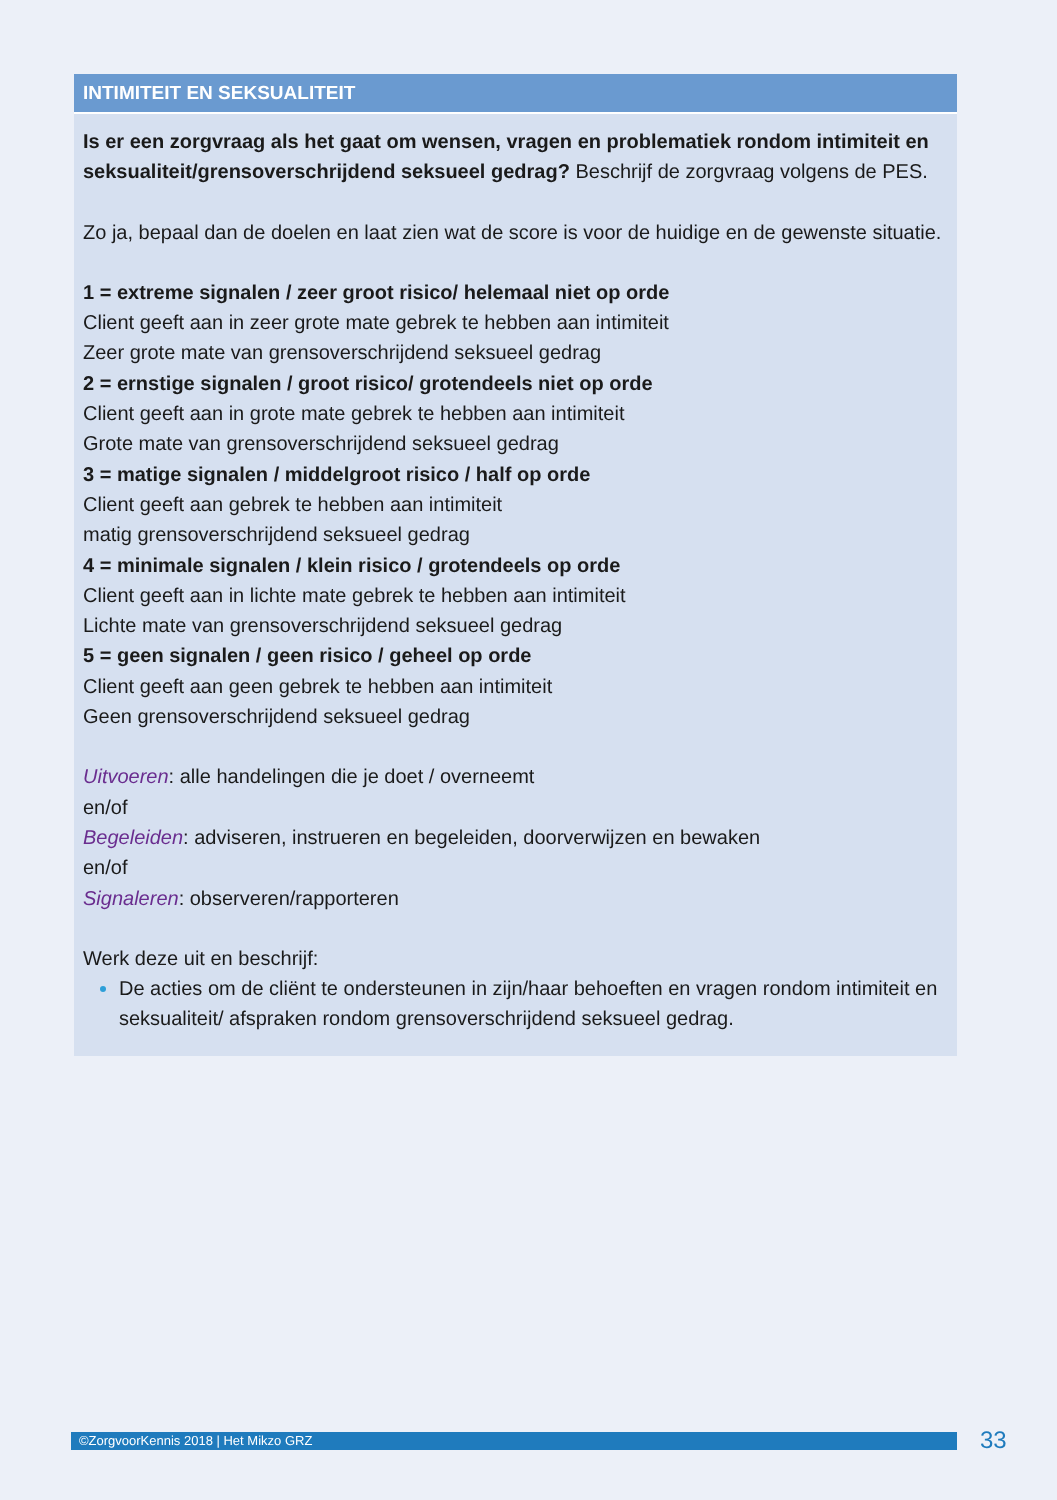INTIMITEIT EN SEKSUALITEIT
Is er een zorgvraag als het gaat om wensen, vragen en problematiek rondom intimiteit en seksualiteit/grensoverschrijdend seksueel gedrag? Beschrijf de zorgvraag volgens de PES.
Zo ja, bepaal dan de doelen en laat zien wat de score is voor de huidige en de gewenste situatie.
1 = extreme signalen / zeer groot risico/ helemaal niet op orde
Client geeft aan in zeer grote mate gebrek te hebben aan intimiteit
Zeer grote mate van grensoverschrijdend seksueel gedrag
2 = ernstige signalen / groot risico/ grotendeels niet op orde
Client geeft aan in grote mate gebrek te hebben aan intimiteit
Grote mate van grensoverschrijdend seksueel gedrag
3 = matige signalen / middelgroot risico / half op orde
Client geeft aan gebrek te hebben aan intimiteit
matig grensoverschrijdend seksueel gedrag
4 = minimale signalen / klein risico / grotendeels op orde
Client geeft aan in lichte mate gebrek te hebben aan intimiteit
Lichte mate van grensoverschrijdend seksueel gedrag
5 = geen signalen / geen risico / geheel op orde
Client geeft aan geen gebrek te hebben aan intimiteit
Geen grensoverschrijdend seksueel gedrag
Uitvoeren: alle handelingen die je doet / overneemt
en/of
Begeleiden: adviseren, instrueren en begeleiden, doorverwijzen en bewaken
en/of
Signaleren: observeren/rapporteren
Werk deze uit en beschrijf:
De acties om de cliënt te ondersteunen in zijn/haar behoeften en vragen rondom intimiteit en seksualiteit/ afspraken rondom grensoverschrijdend seksueel gedrag.
©ZorgvoorKennis 2018 | Het Mikzo GRZ 33